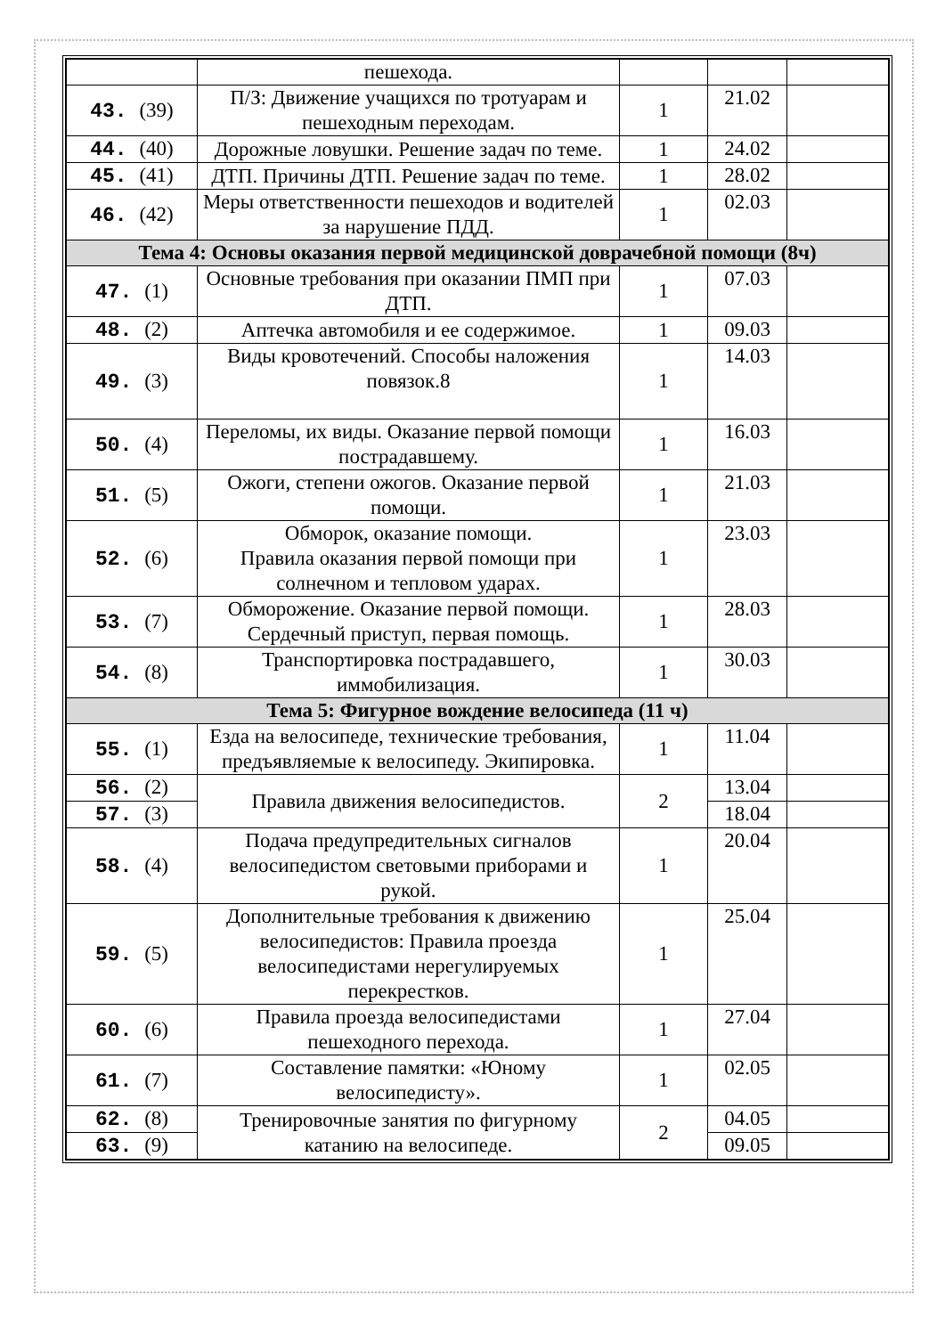| | пешехода. | | | |
| 43. (39) | П/З: Движение учащихся по тротуарам и пешеходным переходам. | 1 | 21.02 | |
| 44. (40) | Дорожные ловушки. Решение задач по теме. | 1 | 24.02 | |
| 45. (41) | ДТП. Причины ДТП. Решение задач по теме. | 1 | 28.02 | |
| 46. (42) | Меры ответственности пешеходов и водителей за нарушение ПДД. | 1 | 02.03 | |
| Тема 4: Основы оказания первой медицинской доврачебной помощи (8ч) | | | | |
| 47. (1) | Основные требования при оказании ПМП при ДТП. | 1 | 07.03 | |
| 48. (2) | Аптечка автомобиля и ее содержимое. | 1 | 09.03 | |
| 49. (3) | Виды кровотечений. Способы наложения повязок.8 | 1 | 14.03 | |
| 50. (4) | Переломы, их виды. Оказание первой помощи пострадавшему. | 1 | 16.03 | |
| 51. (5) | Ожоги, степени ожогов. Оказание первой помощи. | 1 | 21.03 | |
| 52. (6) | Обморок, оказание помощи. Правила оказания первой помощи при солнечном и тепловом ударах. | 1 | 23.03 | |
| 53. (7) | Обморожение. Оказание первой помощи. Сердечный приступ, первая помощь. | 1 | 28.03 | |
| 54. (8) | Транспортировка пострадавшего, иммобилизация. | 1 | 30.03 | |
| Тема 5: Фигурное вождение велосипеда (11 ч) | | | | |
| 55. (1) | Езда на велосипеде, технические требования, предъявляемые к велосипеду. Экипировка. | 1 | 11.04 | |
| 56. (2) | Правила движения велосипедистов. | 2 | 13.04 | |
| 57. (3) | | | 18.04 | |
| 58. (4) | Подача предупредительных сигналов велосипедистом световыми приборами и рукой. | 1 | 20.04 | |
| 59. (5) | Дополнительные требования к движению велосипедистов: Правила проезда велосипедистами нерегулируемых перекрестков. | 1 | 25.04 | |
| 60. (6) | Правила проезда велосипедистами пешеходного перехода. | 1 | 27.04 | |
| 61. (7) | Составление памятки: «Юному велосипедисту». | 1 | 02.05 | |
| 62. (8) | Тренировочные занятия по фигурному катанию на велосипеде. | 2 | 04.05 | |
| 63. (9) | | | 09.05 | |